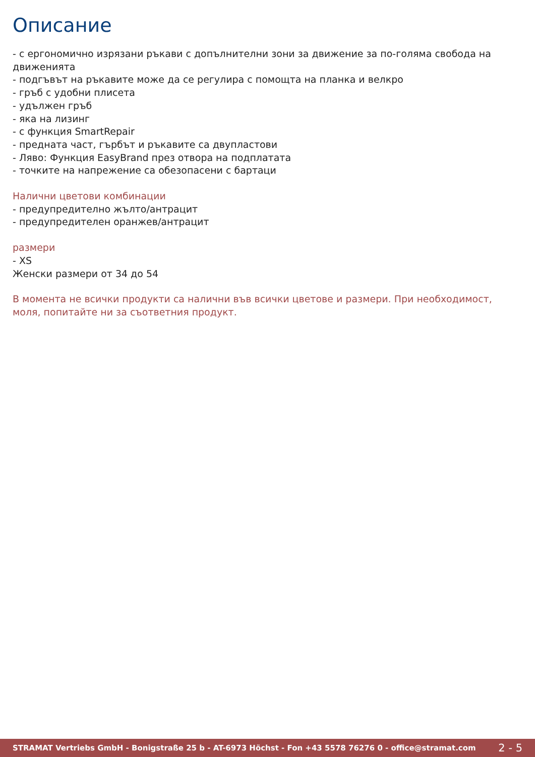Описание
- с ергономично изрязани ръкави с допълнителни зони за движение за по-голяма свобода на движенията
- подгъвът на ръкавите може да се регулира с помощта на планка и велкро
- гръб с удобни плисета
- удължен гръб
- яка на лизинг
- с функция SmartRepair
- предната част, гърбът и ръкавите са двупластови
- Ляво: Функция EasyBrand през отвора на подплатата
- точките на напрежение са обезопасени с бартаци
Налични цветови комбинации
- предупредително жълто/антрацит
- предупредителен оранжев/антрацит
размери
- XS
Женски размери от 34 до 54
В момента не всички продукти са налични във всички цветове и размери. При необходимост, моля, попитайте ни за съответния продукт.
STRAMAT Vertriebs GmbH - Bonigstraße 25 b - AT-6973 Höchst - Fon +43 5578 76276 0 - office@stramat.com 2 - 5